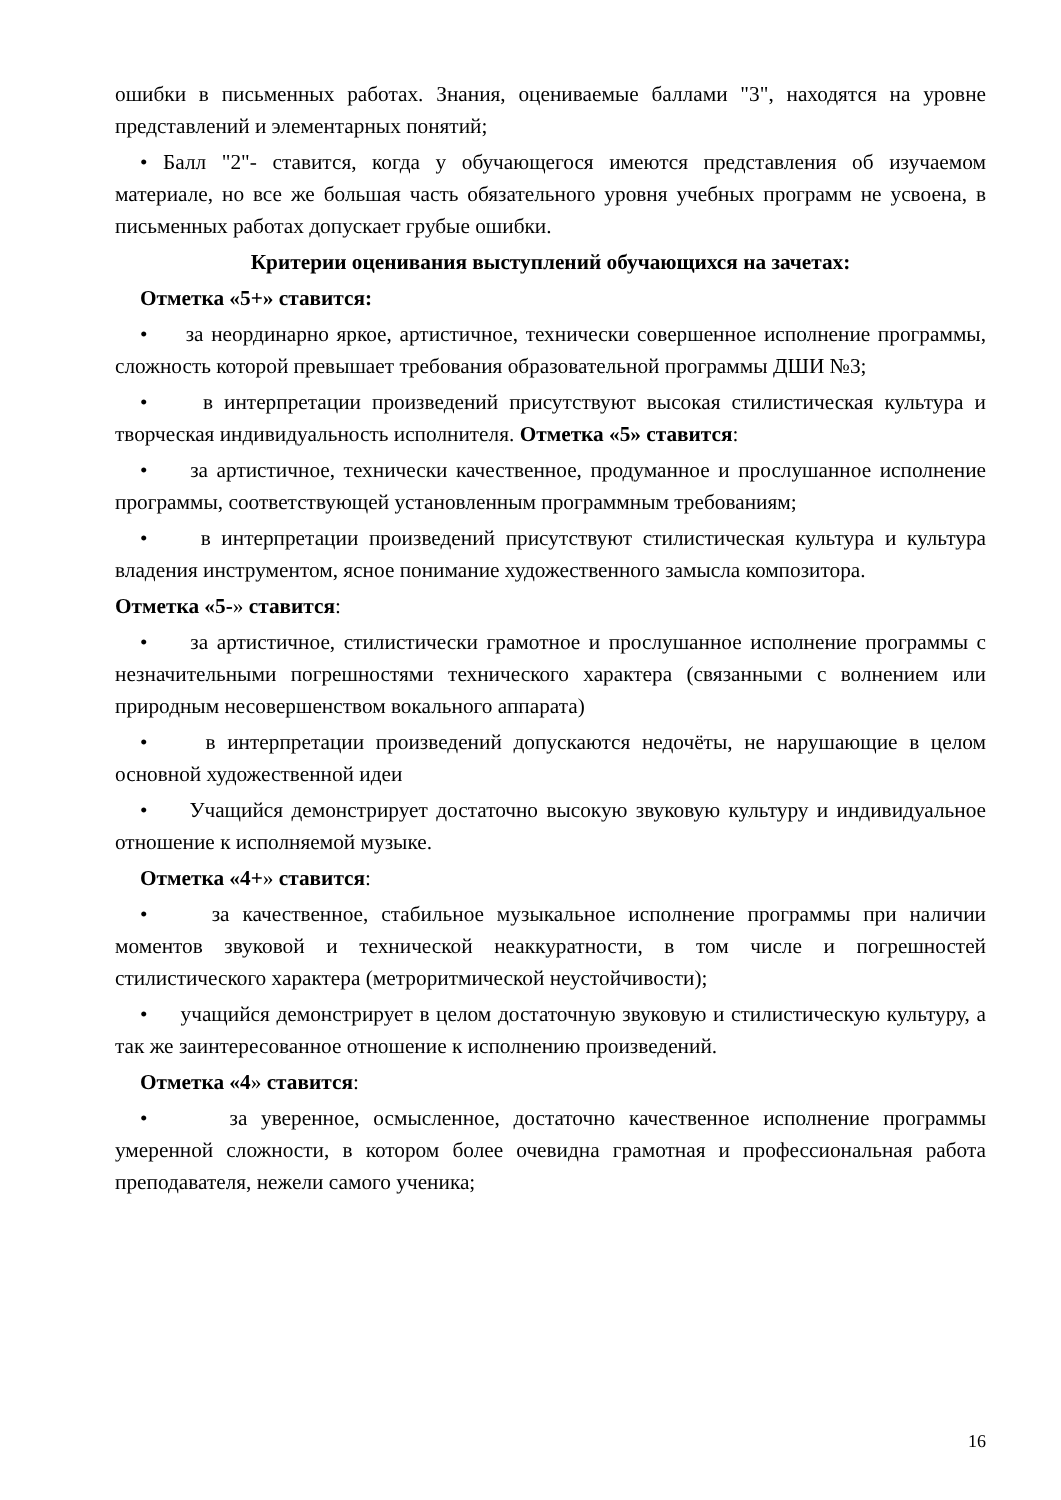ошибки в письменных работах. Знания, оцениваемые баллами "3", находятся на уровне представлений и элементарных понятий;
• Балл "2"- ставится, когда у обучающегося имеются представления об изучаемом материале, но все же большая часть обязательного уровня учебных программ не усвоена, в письменных работах допускает грубые ошибки.
Критерии оценивания выступлений обучающихся на зачетах:
Отметка «5+» ставится:
• за неординарно яркое, артистичное, технически совершенное исполнение программы, сложность которой превышает требования образовательной программы ДШИ №3;
• в интерпретации произведений присутствуют высокая стилистическая культура и творческая индивидуальность исполнителя. Отметка «5» ставится:
• за артистичное, технически качественное, продуманное и прослушанное исполнение программы, соответствующей установленным программным требованиям;
• в интерпретации произведений присутствуют стилистическая культура и культура владения инструментом, ясное понимание художественного замысла композитора.
Отметка «5-» ставится:
• за артистичное, стилистически грамотное и прослушанное исполнение программы с незначительными погрешностями технического характера (связанными с волнением или природным несовершенством вокального аппарата)
• в интерпретации произведений допускаются недочёты, не нарушающие в целом основной художественной идеи
• Учащийся демонстрирует достаточно высокую звуковую культуру и индивидуальное отношение к исполняемой музыке.
Отметка «4+» ставится:
• за качественное, стабильное музыкальное исполнение программы при наличии моментов звуковой и технической неаккуратности, в том числе и погрешностей стилистического характера (метроритмической неустойчивости);
• учащийся демонстрирует в целом достаточную звуковую и стилистическую культуру, а так же заинтересованное отношение к исполнению произведений.
Отметка «4» ставится:
• за уверенное, осмысленное, достаточно качественное исполнение программы умеренной сложности, в котором более очевидна грамотная и профессиональная работа преподавателя, нежели самого ученика;
16